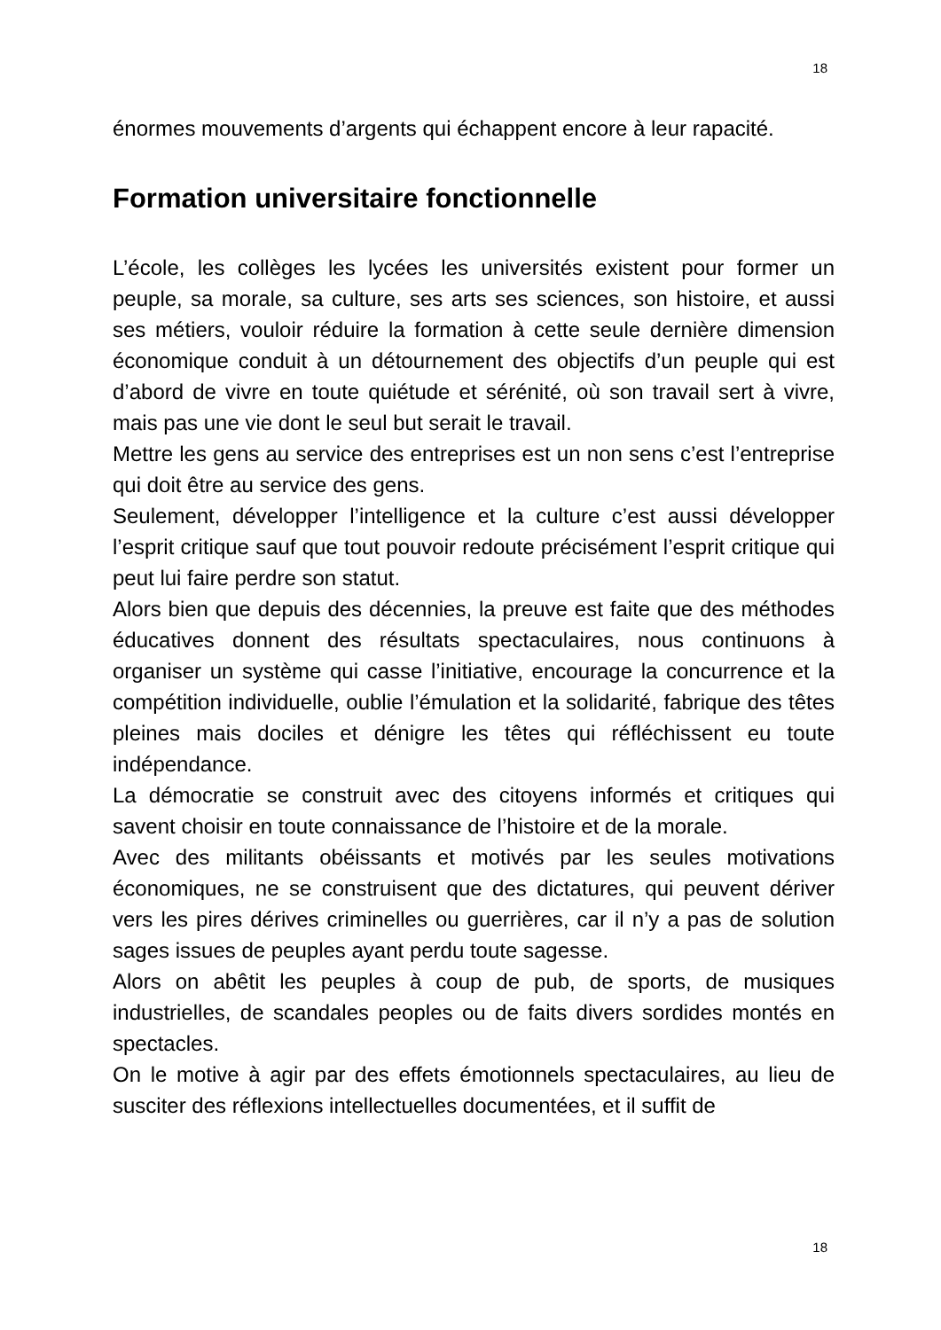18
énormes mouvements d’argents qui échappent encore à leur rapacité.
Formation universitaire fonctionnelle
L’école, les collèges les lycées les universités existent pour former un peuple, sa morale, sa culture, ses arts ses sciences, son histoire, et aussi ses métiers, vouloir réduire la formation à cette seule dernière dimension économique conduit à un détournement des objectifs d’un peuple qui est d’abord de vivre en toute quiétude et sérénité, où son travail sert à vivre, mais pas une vie dont le seul but serait le travail.
Mettre les gens au service des entreprises est un non sens c’est l’entreprise qui doit être au service des gens.
Seulement, développer l’intelligence et la culture c’est aussi développer l’esprit critique sauf que tout pouvoir redoute précisément l’esprit critique qui peut lui faire perdre son statut.
Alors bien que depuis des décennies, la preuve est faite que des méthodes éducatives donnent des résultats spectaculaires, nous continuons à organiser un système qui casse l’initiative, encourage la concurrence et la compétition individuelle, oublie l’émulation et la solidarité, fabrique des têtes pleines mais dociles et dénigre les têtes qui réfléchissent eu toute indépendance.
La démocratie se construit avec des citoyens informés et critiques qui savent choisir en toute connaissance de l’histoire et de la morale.
Avec des militants obéissants et motivés par les seules motivations économiques, ne se construisent que des dictatures, qui peuvent dériver vers les pires dérives criminelles ou guerrières, car il n’y a pas de solution sages issues de peuples ayant perdu toute sagesse.
Alors on abêtit les peuples à coup de pub, de sports, de musiques industrielles, de scandales peoples ou de faits divers sordides montés en spectacles.
On le motive à agir par des effets émotionnels spectaculaires, au lieu de susciter des réflexions intellectuelles documentées, et il suffit de
18